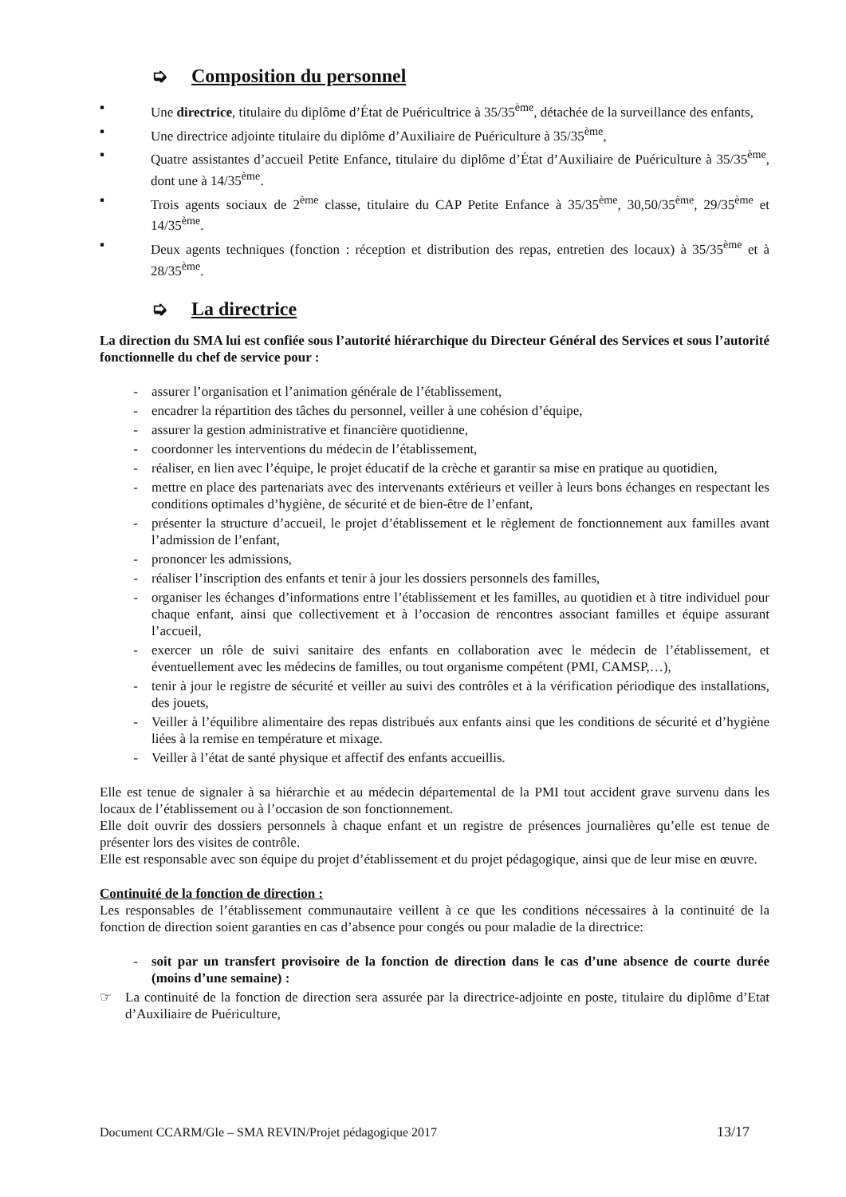➭ Composition du personnel
▪ Une directrice, titulaire du diplôme d’État de Puéricultrice à 35/35<sup>ème</sup>, détachée de la surveillance des enfants,
▪ Une directrice adjointe titulaire du diplôme d’Auxiliaire de Puériculture à 35/35<sup>ème</sup>,
▪ Quatre assistantes d’accueil Petite Enfance, titulaire du diplôme d’État d’Auxiliaire de Puériculture à 35/35<sup>ème</sup>, dont une à 14/35<sup>ème</sup>.
▪ Trois agents sociaux de 2<sup>ème</sup> classe, titulaire du CAP Petite Enfance à 35/35<sup>ème</sup>, 30,50/35<sup>ème</sup>, 29/35<sup>ème</sup> et 14/35<sup>ème</sup>.
▪ Deux agents techniques (fonction : réception et distribution des repas, entretien des locaux) à 35/35<sup>ème</sup> et à 28/35<sup>ème</sup>.
➭ La directrice
La direction du SMA lui est confiée sous l’autorité hiérarchique du Directeur Général des Services et sous l’autorité fonctionnelle du chef de service pour :
- assurer l’organisation et l’animation générale de l’établissement,
- encadrer la répartition des tâches du personnel, veiller à une cohésion d’équipe,
- assurer la gestion administrative et financière quotidienne,
- coordonner les interventions du médecin de l’établissement,
- réaliser, en lien avec l’équipe, le projet éducatif de la crèche et garantir sa mise en pratique au quotidien,
- mettre en place des partenariats avec des intervenants extérieurs et veiller à leurs bons échanges en respectant les conditions optimales d’hygiène, de sécurité et de bien-être de l’enfant,
- présenter la structure d’accueil, le projet d’établissement et le règlement de fonctionnement aux familles avant l’admission de l’enfant,
- prononcer les admissions,
- réaliser l’inscription des enfants et tenir à jour les dossiers personnels des familles,
- organiser les échanges d’informations entre l’établissement et les familles, au quotidien et à titre individuel pour chaque enfant, ainsi que collectivement et à l’occasion de rencontres associant familles et équipe assurant l’accueil,
- exercer un rôle de suivi sanitaire des enfants en collaboration avec le médecin de l’établissement, et éventuellement avec les médecins de familles, ou tout organisme compétent (PMI, CAMSP,…),
- tenir à jour le registre de sécurité et veiller au suivi des contrôles et à la vérification périodique des installations, des jouets,
- Veiller à l’équilibre alimentaire des repas distribués aux enfants ainsi que les conditions de sécurité et d’hygiène liées à la remise en température et mixage.
- Veiller à l’état de santé physique et affectif des enfants accueillis.
Elle est tenue de signaler à sa hiérarchie et au médecin départemental de la PMI tout accident grave survenu dans les locaux de l’établissement ou à l’occasion de son fonctionnement.
Elle doit ouvrir des dossiers personnels à chaque enfant et un registre de présences journalières qu’elle est tenue de présenter lors des visites de contrôle.
Elle est responsable avec son équipe du projet d’établissement et du projet pédagogique, ainsi que de leur mise en œuvre.
Continuité de la fonction de direction :
Les responsables de l’établissement communautaire veillent à ce que les conditions nécessaires à la continuité de la fonction de direction soient garanties en cas d’absence pour congés ou pour maladie de la directrice:
- soit par un transfert provisoire de la fonction de direction dans le cas d’une absence de courte durée (moins d’une semaine) :
☞ La continuité de la fonction de direction sera assurée par la directrice-adjointe en poste, titulaire du diplôme d’Etat d’Auxiliaire de Puériculture,
Document CCARM/Gle – SMA REVIN/Projet pédagogique 2017 13/17